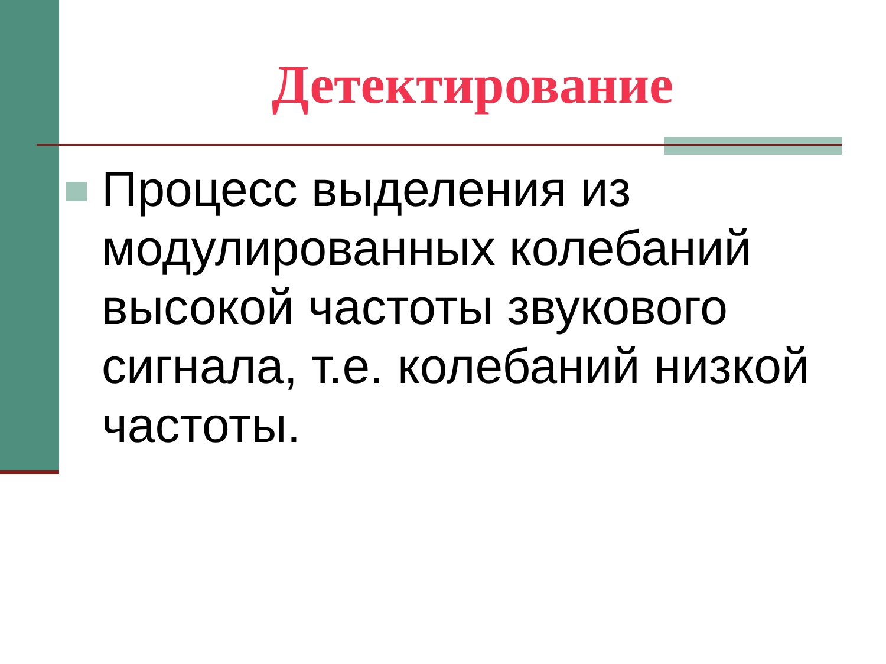Детектирование
Процесс выделения из модулированных колебаний высокой частоты звукового сигнала, т.е. колебаний низкой частоты.